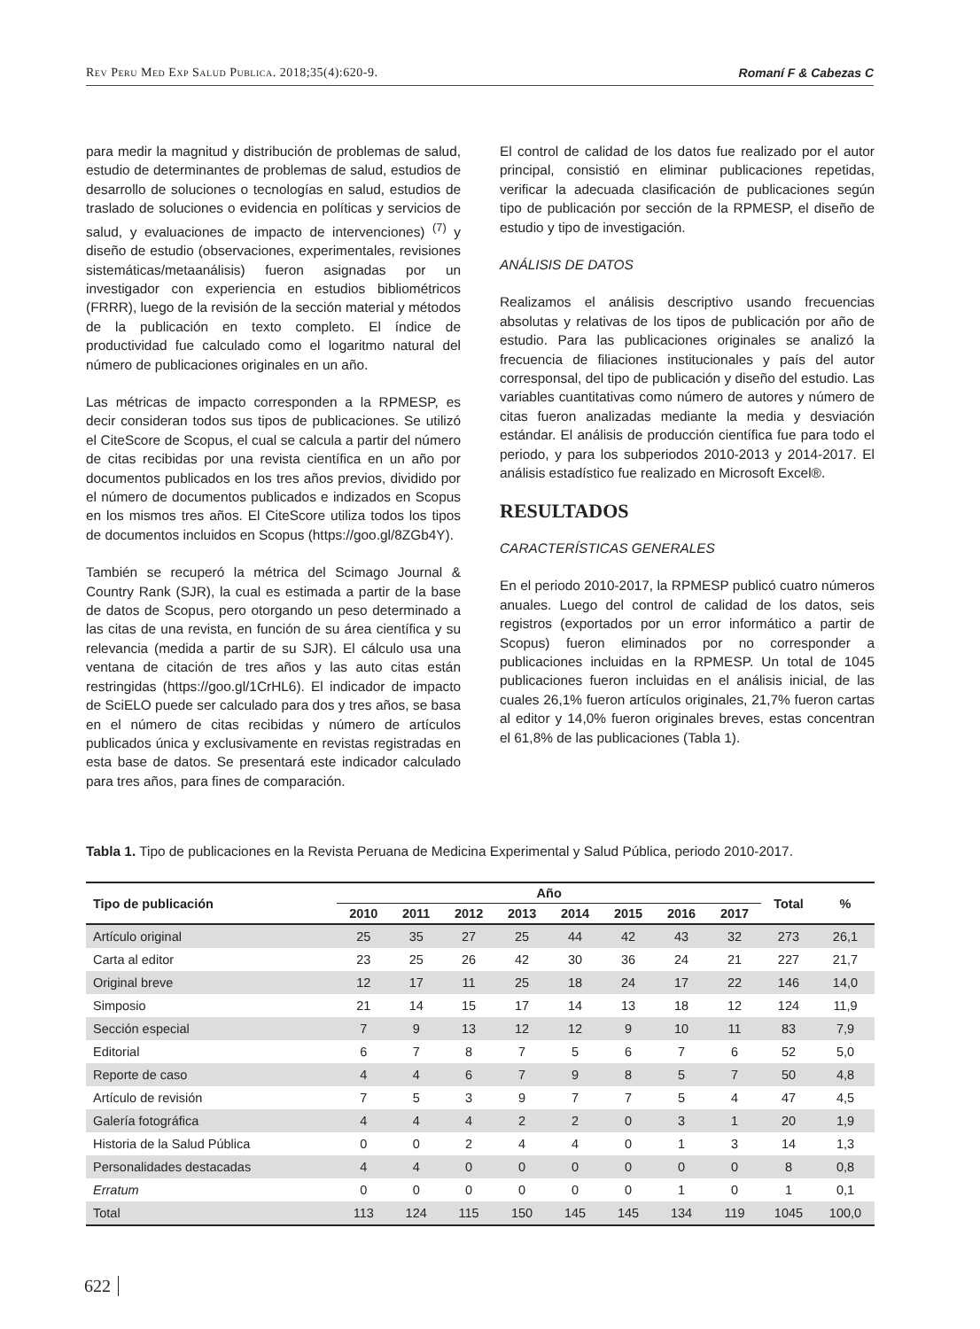Rev Peru Med Exp Salud Publica. 2018;35(4):620-9. Romaní F & Cabezas C
para medir la magnitud y distribución de problemas de salud, estudio de determinantes de problemas de salud, estudios de desarrollo de soluciones o tecnologías en salud, estudios de traslado de soluciones o evidencia en políticas y servicios de salud, y evaluaciones de impacto de intervenciones) <sup>(7)</sup> y diseño de estudio (observaciones, experimentales, revisiones sistemáticas/metaanálisis) fueron asignadas por un investigador con experiencia en estudios bibliométricos (FRRR), luego de la revisión de la sección material y métodos de la publicación en texto completo. El índice de productividad fue calculado como el logaritmo natural del número de publicaciones originales en un año.
Las métricas de impacto corresponden a la RPMESP, es decir consideran todos sus tipos de publicaciones. Se utilizó el CiteScore de Scopus, el cual se calcula a partir del número de citas recibidas por una revista científica en un año por documentos publicados en los tres años previos, dividido por el número de documentos publicados e indizados en Scopus en los mismos tres años. El CiteScore utiliza todos los tipos de documentos incluidos en Scopus (https://goo.gl/8ZGb4Y).
También se recuperó la métrica del Scimago Journal & Country Rank (SJR), la cual es estimada a partir de la base de datos de Scopus, pero otorgando un peso determinado a las citas de una revista, en función de su área científica y su relevancia (medida a partir de su SJR). El cálculo usa una ventana de citación de tres años y las auto citas están restringidas (https://goo.gl/1CrHL6). El indicador de impacto de SciELO puede ser calculado para dos y tres años, se basa en el número de citas recibidas y número de artículos publicados única y exclusivamente en revistas registradas en esta base de datos. Se presentará este indicador calculado para tres años, para fines de comparación.
El control de calidad de los datos fue realizado por el autor principal, consistió en eliminar publicaciones repetidas, verificar la adecuada clasificación de publicaciones según tipo de publicación por sección de la RPMESP, el diseño de estudio y tipo de investigación.
ANÁLISIS DE DATOS
Realizamos el análisis descriptivo usando frecuencias absolutas y relativas de los tipos de publicación por año de estudio. Para las publicaciones originales se analizó la frecuencia de filiaciones institucionales y país del autor corresponsal, del tipo de publicación y diseño del estudio. Las variables cuantitativas como número de autores y número de citas fueron analizadas mediante la media y desviación estándar. El análisis de producción científica fue para todo el periodo, y para los subperiodos 2010-2013 y 2014-2017. El análisis estadístico fue realizado en Microsoft Excel®.
RESULTADOS
CARACTERÍSTICAS GENERALES
En el periodo 2010-2017, la RPMESP publicó cuatro números anuales. Luego del control de calidad de los datos, seis registros (exportados por un error informático a partir de Scopus) fueron eliminados por no corresponder a publicaciones incluidas en la RPMESP. Un total de 1045 publicaciones fueron incluidas en el análisis inicial, de las cuales 26,1% fueron artículos originales, 21,7% fueron cartas al editor y 14,0% fueron originales breves, estas concentran el 61,8% de las publicaciones (Tabla 1).
Tabla 1. Tipo de publicaciones en la Revista Peruana de Medicina Experimental y Salud Pública, periodo 2010-2017.
| Tipo de publicación | Año | | | | | | | | Total | % |
| --- | --- | --- | --- | --- | --- | --- | --- | --- | --- | --- |
| | 2010 | 2011 | 2012 | 2013 | 2014 | 2015 | 2016 | 2017 | | |
| Artículo original | 25 | 35 | 27 | 25 | 44 | 42 | 43 | 32 | 273 | 26,1 |
| Carta al editor | 23 | 25 | 26 | 42 | 30 | 36 | 24 | 21 | 227 | 21,7 |
| Original breve | 12 | 17 | 11 | 25 | 18 | 24 | 17 | 22 | 146 | 14,0 |
| Simposio | 21 | 14 | 15 | 17 | 14 | 13 | 18 | 12 | 124 | 11,9 |
| Sección especial | 7 | 9 | 13 | 12 | 12 | 9 | 10 | 11 | 83 | 7,9 |
| Editorial | 6 | 7 | 8 | 7 | 5 | 6 | 7 | 6 | 52 | 5,0 |
| Reporte de caso | 4 | 4 | 6 | 7 | 9 | 8 | 5 | 7 | 50 | 4,8 |
| Artículo de revisión | 7 | 5 | 3 | 9 | 7 | 7 | 5 | 4 | 47 | 4,5 |
| Galería fotográfica | 4 | 4 | 4 | 2 | 2 | 0 | 3 | 1 | 20 | 1,9 |
| Historia de la Salud Pública | 0 | 0 | 2 | 4 | 4 | 0 | 1 | 3 | 14 | 1,3 |
| Personalidades destacadas | 4 | 4 | 0 | 0 | 0 | 0 | 0 | 0 | 8 | 0,8 |
| Erratum | 0 | 0 | 0 | 0 | 0 | 0 | 1 | 0 | 1 | 0,1 |
| Total | 113 | 124 | 115 | 150 | 145 | 145 | 134 | 119 | 1045 | 100,0 |
622